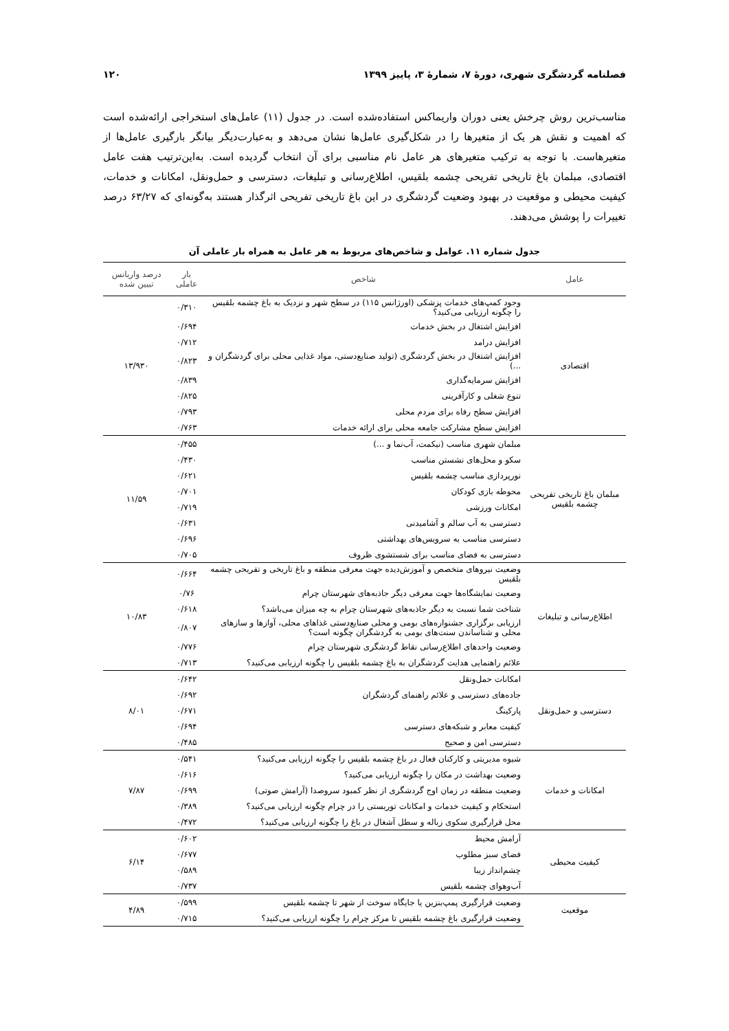فصلنامه گردشگری شهری، دورهٔ ۷، شمارهٔ ۳، پاییز ۱۳۹۹ ۱۲۰
مناسب‌ترین روش چرخش یعنی دوران واریماکس استفاده‌شده است. در جدول (۱۱) عامل‌های استخراجی ارائه‌شده است که اهمیت و نقش هر یک از متغیرها را در شکل‌گیری عامل‌ها نشان می‌دهد و به‌عبارت‌دیگر بیانگر بارگیری عامل‌ها از متغیرهاست. با توجه به ترکیب متغیرهای هر عامل نام مناسبی برای آن انتخاب گردیده است. به‌این‌ترتیب هفت عامل اقتصادی، مبلمان باغ تاریخی تفریحی چشمه بلقیس، اطلاع‌رسانی و تبلیغات، دسترسی و حمل‌ونقل، امکانات و خدمات، کیفیت محیطی و موقعیت در بهبود وضعیت گردشگری در این باغ تاریخی تفریحی اثرگذار هستند به‌گونه‌ای که ۶۳/۲۷ درصد تغییرات را پوشش می‌دهند.
جدول شماره ۱۱. عوامل و شاخص‌های مربوط به هر عامل به همراه بار عاملی آن
| عامل | شاخص | بار عاملی | درصد واریانس تبیین شده |
| --- | --- | --- | --- |
| اقتصادی | وجود کمپ‌های خدمات پزشکی (اورژانس ۱۱۵) در سطح شهر و نزدیک به باغ چشمه بلقیس را چگونه ارزیابی می‌کنید؟ | ۰/۳۱۰ | ۱۳/۹۳۰ |
| | افزایش اشتغال در بخش خدمات | ۰/۶۹۴ | |
| | افزایش درامد | ۰/۷۱۲ | |
| | افزایش اشتغال در بخش گردشگری (تولید صنایع‌دستی، مواد غذایی محلی برای گردشگران و ...) | ۰/۸۲۳ | |
| | افزایش سرمایه‌گذاری | ۰/۸۳۹ | |
| | تنوع شغلی و کارآفرینی | ۰/۸۲۵ | |
| | افزایش سطح رفاه برای مردم محلی | ۰/۷۹۳ | |
| | افزایش سطح مشارکت جامعه محلی برای ارائه خدمات | ۰/۷۶۳ | |
| مبلمان باغ تاریخی تفریحی چشمه بلقیس | مبلمان شهری مناسب (نیکمت، آب‌نما و ...) | ۰/۴۵۵ | ۱۱/۵۹ |
| | سکو و محل‌های نشستن مناسب | ۰/۴۳۰ | |
| | نورپردازی مناسب چشمه بلقیس | ۰/۶۲۱ | |
| | محوطه بازی کودکان | ۰/۷۰۱ | |
| | امکانات ورزشی | ۰/۷۱۹ | |
| | دسترسی به آب سالم و آشامیدنی | ۰/۶۳۱ | |
| | دسترسی مناسب به سرویس‌های بهداشتی | ۰/۶۹۶ | |
| | دسترسی به فضای مناسب برای شستشوی ظروف | ۰/۷۰۵ | |
| اطلاع‌رسانی و تبلیغات | وضعیت نیروهای متخصص و آموزش‌دیده جهت معرفی منطقه و باغ تاریخی و تفریحی چشمه بلقیس | ۰/۶۶۴ | ۱۰/۸۳ |
| | وضعیت نمایشگاه‌ها جهت معرفی دیگر جاذبه‌های شهرستان چرام | ۰/۷۶ | |
| | شناخت شما نسبت به دیگر جاذبه‌های شهرستان چرام به چه میزان می‌باشد؟ | ۰/۶۱۸ | |
| | ارزیابی برگزاری جشنواره‌های بومی و محلی صنایع‌دستی غذاهای محلی، آواز‌ها و سازهای محلی و شناساندن سنت‌های بومی به گردشگران چگونه است؟ | ۰/۸۰۷ | |
| | وضعیت واحدهای اطلاع‌رسانی نقاط گردشگری شهرستان چرام | ۰/۷۷۶ | |
| | علائم راهنمایی هدایت گردشگران به باغ چشمه بلقیس را چگونه ارزیابی می‌کنید؟ | ۰/۷۱۳ | |
| دسترسی و حمل‌ونقل | امکانات حمل‌ونقل | ۰/۶۴۲ | ۸/۰۱ |
| | جاده‌های دسترسی و علائم راهنمای گردشگران | ۰/۶۹۲ | |
| | پارکینگ | ۰/۶۷۱ | |
| | کیفیت معابر و شبکه‌های دسترسی | ۰/۶۹۴ | |
| | دسترسی امن و صحیح | ۰/۴۸۵ | |
| امکانات و خدمات | شیوه مدیریتی و کارکنان فعال در باغ چشمه بلقیس را چگونه ارزیابی می‌کنید؟ | ۰/۵۴۱ | ۷/۸۷ |
| | وضعیت بهداشت در مکان را چگونه ارزیابی می‌کنید؟ | ۰/۶۱۶ | |
| | وضعیت منطقه در زمان اوج گردشگری از نظر کمبود سروصدا (آرامش صوتی) | ۰/۶۹۹ | |
| | استحکام و کیفیت خدمات و امکانات توریستی را در چرام چگونه ارزیابی می‌کنید؟ | ۰/۳۸۹ | |
| | محل قرارگیری سکوی زباله و سطل آشغال در باغ را چگونه ارزیابی می‌کنید؟ | ۰/۴۷۲ | |
| کیفیت محیطی | آرامش محیط | ۰/۶۰۲ | ۶/۱۴ |
| | فضای سبز مطلوب | ۰/۶۷۷ | |
| | چشم‌انداز زیبا | ۰/۵۸۹ | |
| | آب‌وهوای چشمه بلقیس | ۰/۷۳۷ | |
| موقعیت | وضعیت قرارگیری پمپ‌بنزین یا جایگاه سوخت از شهر تا چشمه بلقیس | ۰/۵۹۹ | ۴/۸۹ |
| | وضعیت قرارگیری باغ چشمه بلقیس تا مرکز چرام را چگونه ارزیابی می‌کنید؟ | ۰/۷۱۵ | |